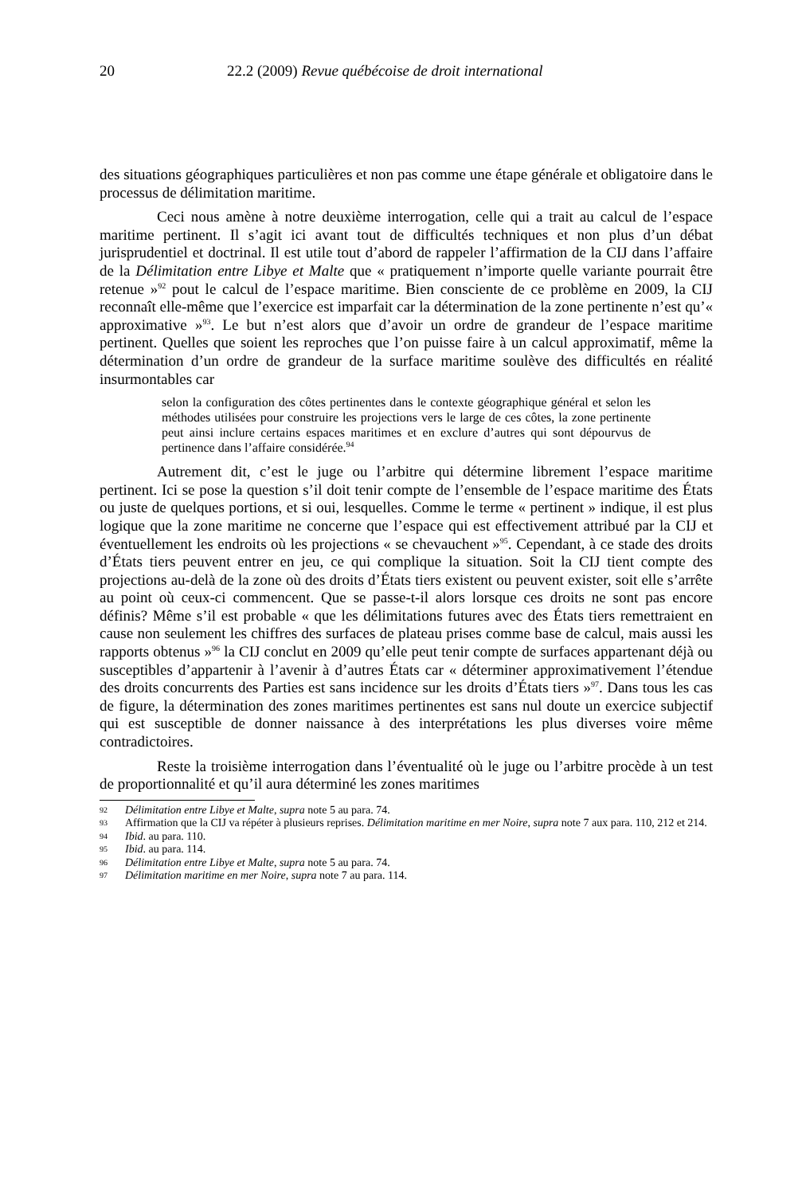20 22.2 (2009) Revue québécoise de droit international
des situations géographiques particulières et non pas comme une étape générale et obligatoire dans le processus de délimitation maritime.
Ceci nous amène à notre deuxième interrogation, celle qui a trait au calcul de l’espace maritime pertinent. Il s’agit ici avant tout de difficultés techniques et non plus d’un débat jurisprudentiel et doctrinal. Il est utile tout d’abord de rappeler l’affirmation de la CIJ dans l’affaire de la Délimitation entre Libye et Malte que « pratiquement n’importe quelle variante pourrait être retenue »<sup>92</sup> pout le calcul de l’espace maritime. Bien consciente de ce problème en 2009, la CIJ reconnaît elle-même que l’exercice est imparfait car la détermination de la zone pertinente n’est qu’« approximative »<sup>93</sup>. Le but n’est alors que d’avoir un ordre de grandeur de l’espace maritime pertinent. Quelles que soient les reproches que l’on puisse faire à un calcul approximatif, même la détermination d’un ordre de grandeur de la surface maritime soulève des difficultés en réalité insurmontables car
selon la configuration des côtes pertinentes dans le contexte géographique général et selon les méthodes utilisées pour construire les projections vers le large de ces côtes, la zone pertinente peut ainsi inclure certains espaces maritimes et en exclure d’autres qui sont dépourvus de pertinence dans l’affaire considérée.<sup>94</sup>
Autrement dit, c’est le juge ou l’arbitre qui détermine librement l’espace maritime pertinent. Ici se pose la question s’il doit tenir compte de l’ensemble de l’espace maritime des États ou juste de quelques portions, et si oui, lesquelles. Comme le terme « pertinent » indique, il est plus logique que la zone maritime ne concerne que l’espace qui est effectivement attribué par la CIJ et éventuellement les endroits où les projections « se chevauchent »<sup>95</sup>. Cependant, à ce stade des droits d’États tiers peuvent entrer en jeu, ce qui complique la situation. Soit la CIJ tient compte des projections au-delà de la zone où des droits d’États tiers existent ou peuvent exister, soit elle s’arrête au point où ceux-ci commencent. Que se passe-t-il alors lorsque ces droits ne sont pas encore définis? Même s’il est probable « que les délimitations futures avec des États tiers remettraient en cause non seulement les chiffres des surfaces de plateau prises comme base de calcul, mais aussi les rapports obtenus »<sup>96</sup> la CIJ conclut en 2009 qu’elle peut tenir compte de surfaces appartenant déjà ou susceptibles d’appartenir à l’avenir à d’autres États car « déterminer approximativement l’étendue des droits concurrents des Parties est sans incidence sur les droits d’États tiers »<sup>97</sup>. Dans tous les cas de figure, la détermination des zones maritimes pertinentes est sans nul doute un exercice subjectif qui est susceptible de donner naissance à des interprétations les plus diverses voire même contradictoires.
Reste la troisième interrogation dans l’éventualité où le juge ou l’arbitre procède à un test de proportionnalité et qu’il aura déterminé les zones maritimes
92 Délimitation entre Libye et Malte, supra note 5 au para. 74.
93 Affirmation que la CIJ va répéter à plusieurs reprises. Délimitation maritime en mer Noire, supra note 7 aux para. 110, 212 et 214.
94 Ibid. au para. 110.
95 Ibid. au para. 114.
96 Délimitation entre Libye et Malte, supra note 5 au para. 74.
97 Délimitation maritime en mer Noire, supra note 7 au para. 114.